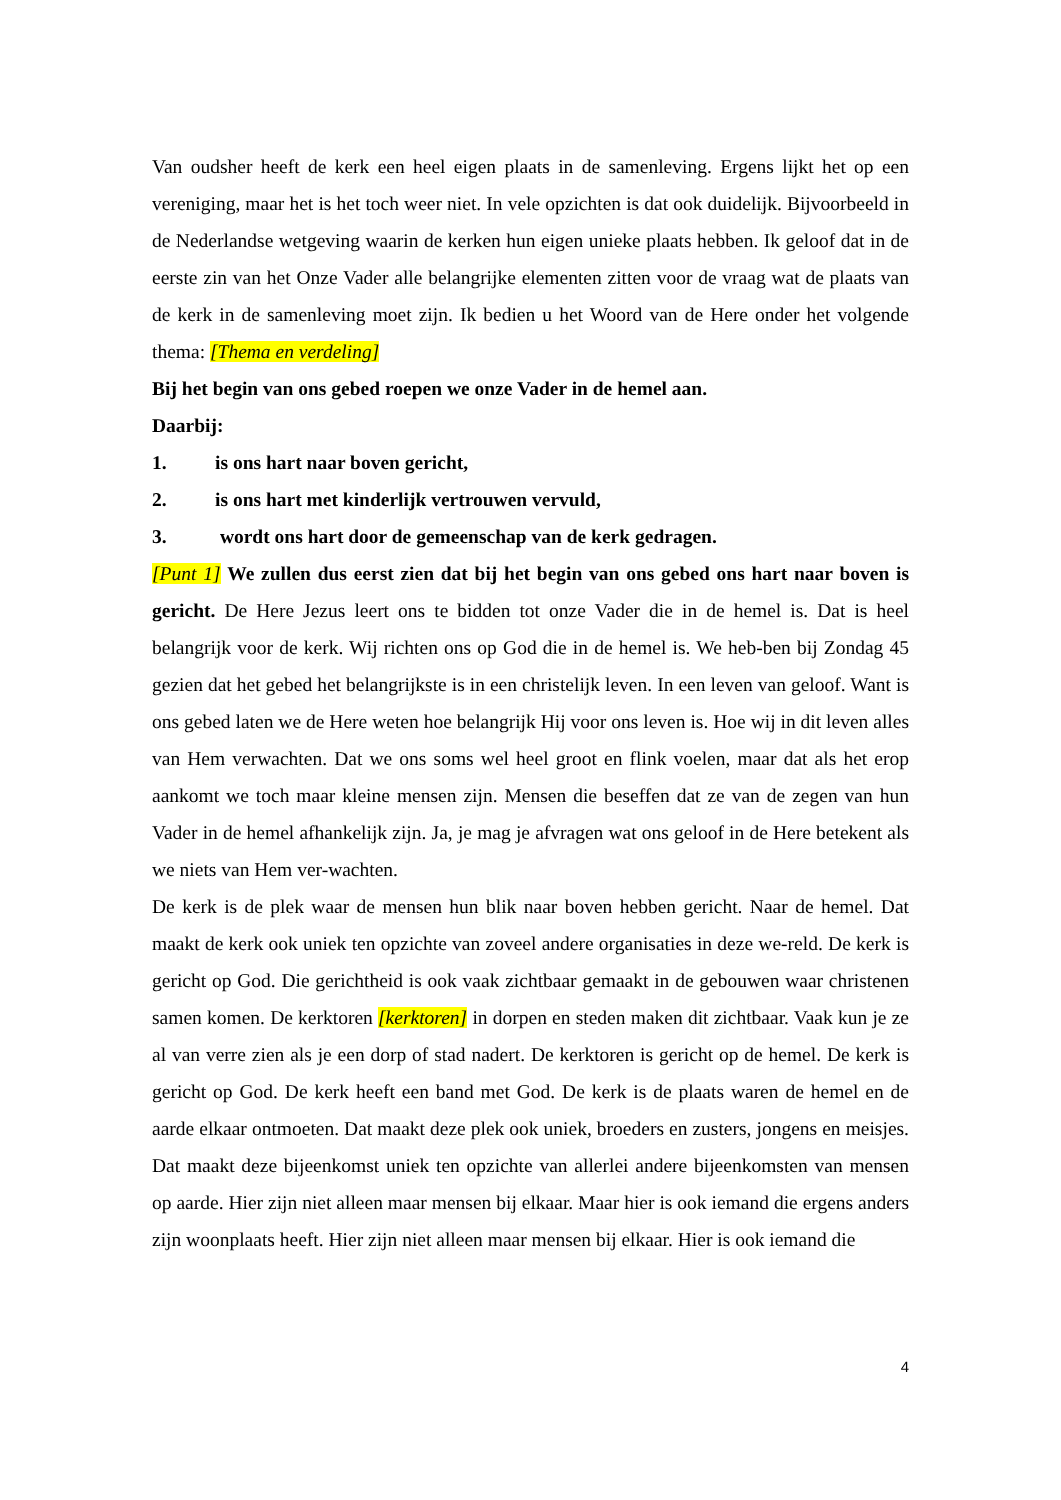Van oudsher heeft de kerk een heel eigen plaats in de samenleving. Ergens lijkt het op een vereniging, maar het is het toch weer niet. In vele opzichten is dat ook duidelijk. Bijvoorbeeld in de Nederlandse wetgeving waarin de kerken hun eigen unieke plaats hebben. Ik geloof dat in de eerste zin van het Onze Vader alle belangrijke elementen zitten voor de vraag wat de plaats van de kerk in de samenleving moet zijn. Ik bedien u het Woord van de Here onder het volgende thema: [Thema en verdeling]
Bij het begin van ons gebed roepen we onze Vader in de hemel aan.
Daarbij:
1. is ons hart naar boven gericht,
2. is ons hart met kinderlijk vertrouwen vervuld,
3. wordt ons hart door de gemeenschap van de kerk gedragen.
[Punt 1] We zullen dus eerst zien dat bij het begin van ons gebed ons hart naar boven is gericht. De Here Jezus leert ons te bidden tot onze Vader die in de hemel is. Dat is heel belangrijk voor de kerk. Wij richten ons op God die in de hemel is. We heb-ben bij Zondag 45 gezien dat het gebed het belangrijkste is in een christelijk leven. In een leven van geloof. Want is ons gebed laten we de Here weten hoe belangrijk Hij voor ons leven is. Hoe wij in dit leven alles van Hem verwachten. Dat we ons soms wel heel groot en flink voelen, maar dat als het erop aankomt we toch maar kleine mensen zijn. Mensen die beseffen dat ze van de zegen van hun Vader in de hemel afhankelijk zijn. Ja, je mag je afvragen wat ons geloof in de Here betekent als we niets van Hem ver-wachten.
De kerk is de plek waar de mensen hun blik naar boven hebben gericht. Naar de hemel. Dat maakt de kerk ook uniek ten opzichte van zoveel andere organisaties in deze we-reld. De kerk is gericht op God. Die gerichtheid is ook vaak zichtbaar gemaakt in de gebouwen waar christenen samen komen. De kerktoren [kerktoren] in dorpen en steden maken dit zichtbaar. Vaak kun je ze al van verre zien als je een dorp of stad nadert. De kerktoren is gericht op de hemel. De kerk is gericht op God. De kerk heeft een band met God. De kerk is de plaats waren de hemel en de aarde elkaar ontmoeten. Dat maakt deze plek ook uniek, broeders en zusters, jongens en meisjes. Dat maakt deze bijeenkomst uniek ten opzichte van allerlei andere bijeenkomsten van mensen op aarde. Hier zijn niet alleen maar mensen bij elkaar. Maar hier is ook iemand die ergens anders zijn woonplaats heeft. Hier zijn niet alleen maar mensen bij elkaar. Hier is ook iemand die
4